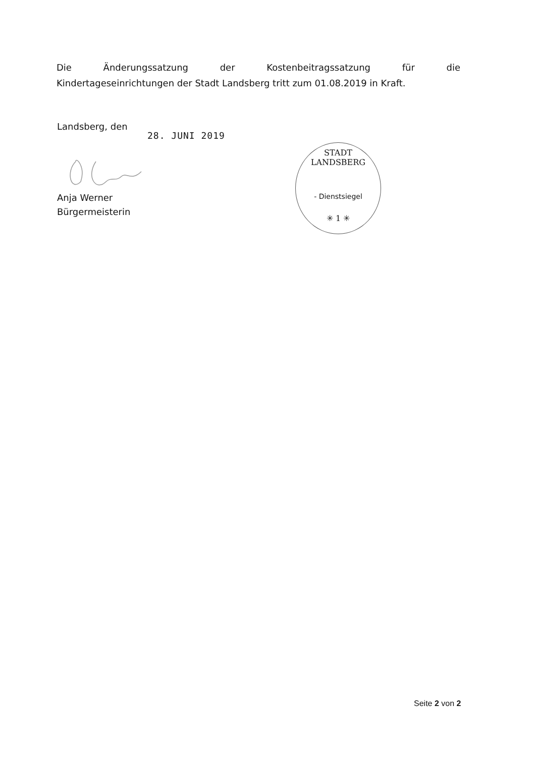Die Änderungssatzung der Kostenbeitragssatzung für die
Kindertageseinrichtungen der Stadt Landsberg tritt zum 01.08.2019 in Kraft.
Landsberg, den
28. JUNI 2019
Anja Werner
Bürgermeisterin
STADT LANDSBERG
- Dienstsiegel
✳ 1 ✳
Seite 2 von 2